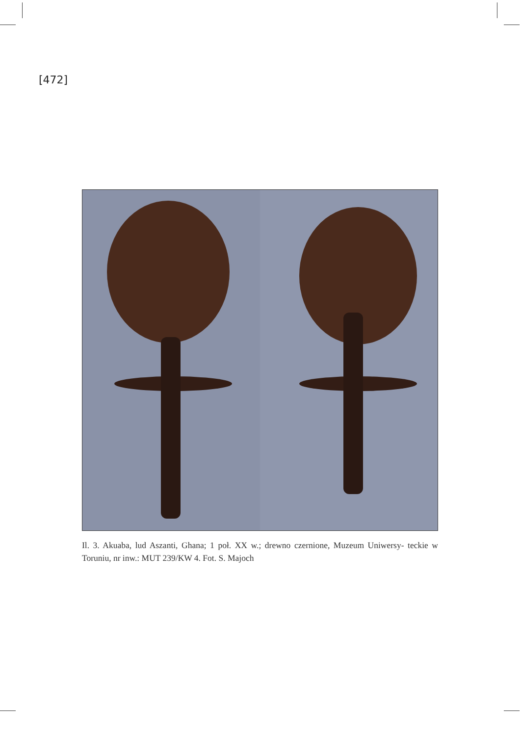[472]
Il. 3. Akuaba, lud Aszanti, Ghana; 1 poł. XX w.; drewno czernione, Muzeum Uniwersy- teckie w Toruniu, nr inw.: MUT 239/KW 4. Fot. S. Majoch